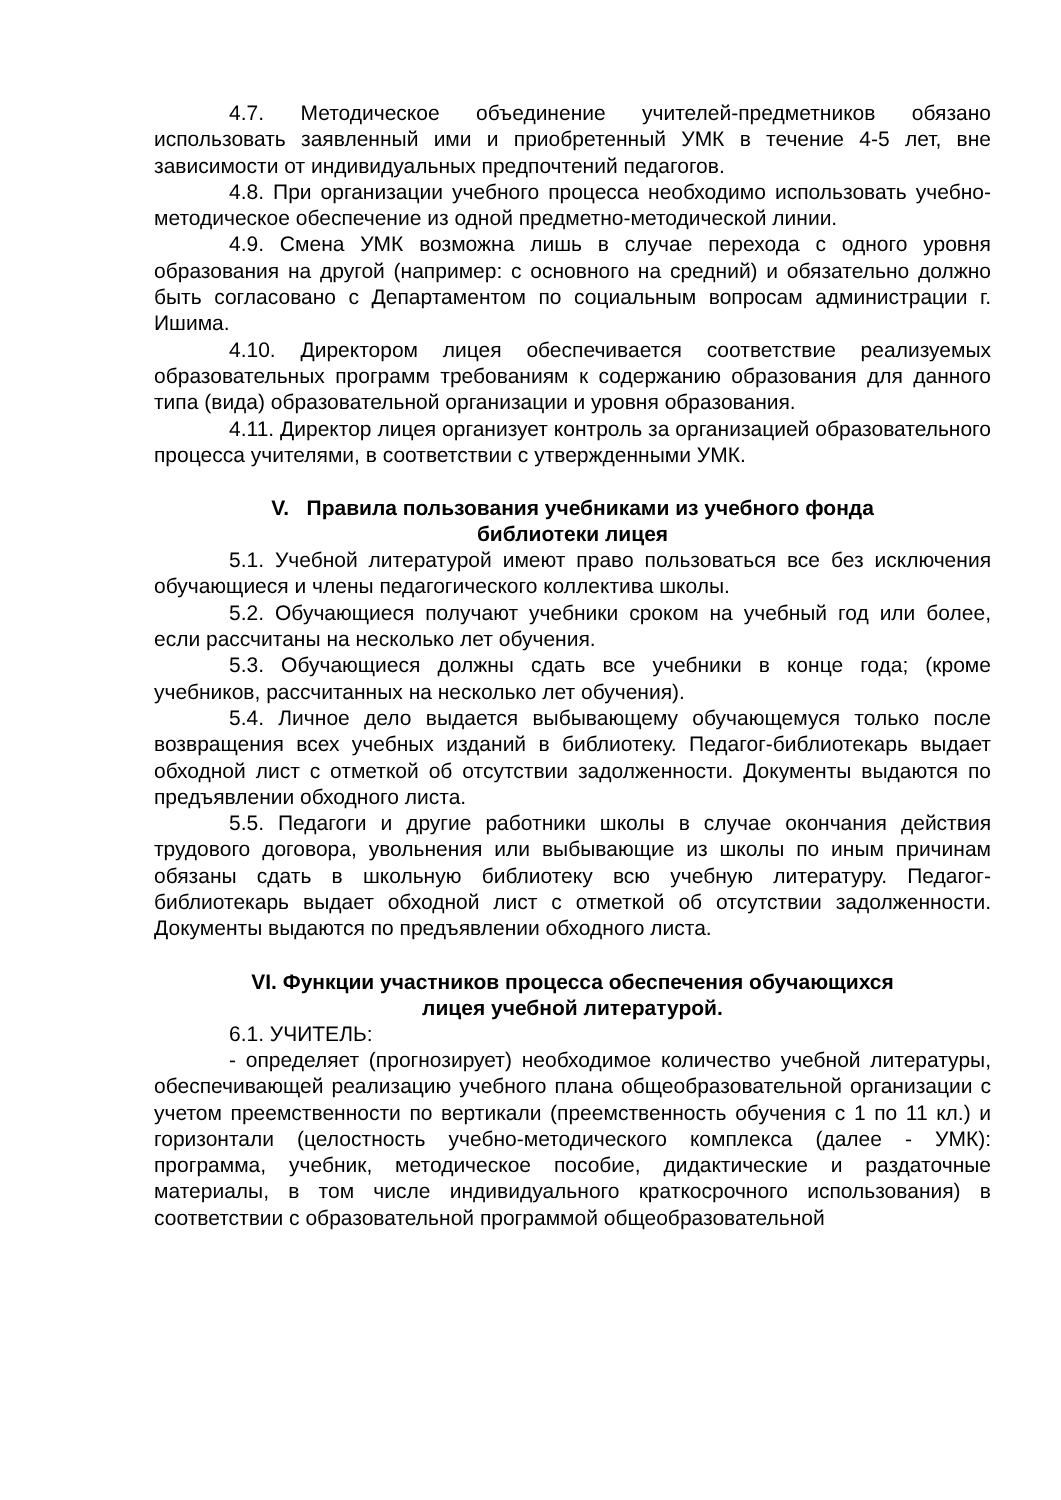4.7. Методическое объединение учителей-предметников обязано использовать заявленный ими и приобретенный УМК в течение 4-5 лет, вне зависимости от индивидуальных предпочтений педагогов.
4.8. При организации учебного процесса необходимо использовать учебно-методическое обеспечение из одной предметно-методической линии.
4.9. Смена УМК возможна лишь в случае перехода с одного уровня образования на другой (например: с основного на средний) и обязательно должно быть согласовано с Департаментом по социальным вопросам администрации г. Ишима.
4.10. Директором лицея обеспечивается соответствие реализуемых образовательных программ требованиям к содержанию образования для данного типа (вида) образовательной организации и уровня образования.
4.11. Директор лицея организует контроль за организацией образовательного процесса учителями, в соответствии с утвержденными УМК.
V. Правила пользования учебниками из учебного фонда
библиотеки лицея
5.1. Учебной литературой имеют право пользоваться все без исключения обучающиеся и члены педагогического коллектива школы.
5.2. Обучающиеся получают учебники сроком на учебный год или более, если рассчитаны на несколько лет обучения.
5.3. Обучающиеся должны сдать все учебники в конце года; (кроме учебников, рассчитанных на несколько лет обучения).
5.4. Личное дело выдается выбывающему обучающемуся только после возвращения всех учебных изданий в библиотеку. Педагог-библиотекарь выдает обходной лист с отметкой об отсутствии задолженности. Документы выдаются по предъявлении обходного листа.
5.5. Педагоги и другие работники школы в случае окончания действия трудового договора, увольнения или выбывающие из школы по иным причинам обязаны сдать в школьную библиотеку всю учебную литературу. Педагог-библиотекарь выдает обходной лист с отметкой об отсутствии задолженности. Документы выдаются по предъявлении обходного листа.
VI. Функции участников процесса обеспечения обучающихся
лицея учебной литературой.
6.1. УЧИТЕЛЬ:
- определяет (прогнозирует) необходимое количество учебной литературы, обеспечивающей реализацию учебного плана общеобразовательной организации с учетом преемственности по вертикали (преемственность обучения с 1 по 11 кл.) и горизонтали (целостность учебно-методического комплекса (далее - УМК): программа, учебник, методическое пособие, дидактические и раздаточные материалы, в том числе индивидуального краткосрочного использования) в соответствии с образовательной программой общеобразовательной